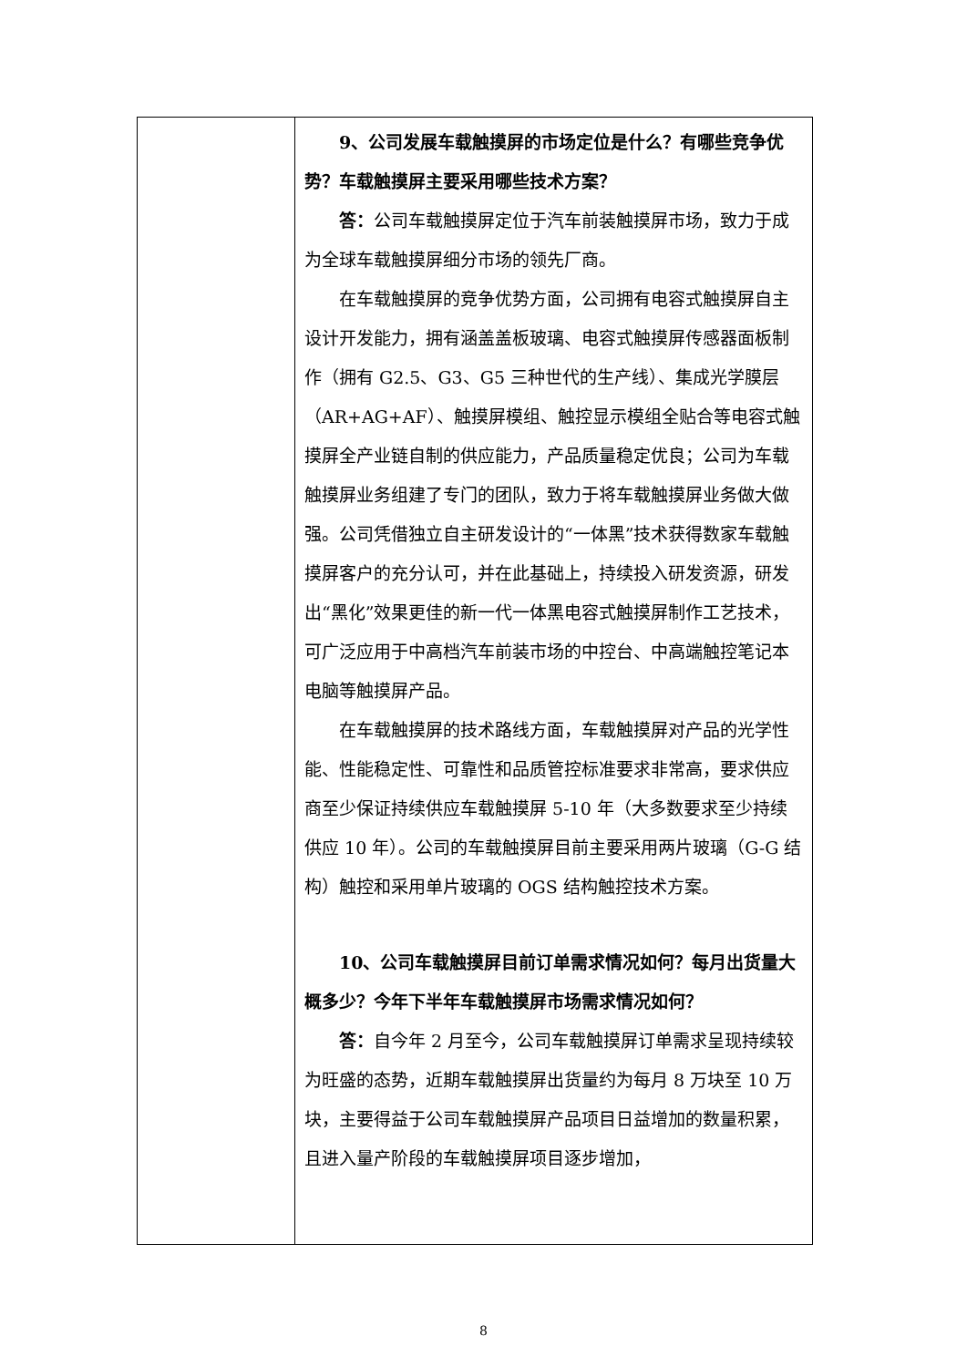| | 9、公司发展车载触摸屏的市场定位是什么？有哪些竞争优势？车载触摸屏主要采用哪些技术方案？ 答： 公司车载触摸屏定位于汽车前装触摸屏市场，致力于成为全球车载触摸屏细分市场的领先厂商。 在车载触摸屏的竞争优势方面，公司拥有电容式触摸屏自主设计开发能力，拥有涵盖盖板玻璃、电容式触摸屏传感器面板制作（拥有 G2.5、G3、G5 三种世代的生产线）、集成光学膜层（AR+AG+AF）、触摸屏模组、触控显示模组全贴合等电容式触摸屏全产业链自制的供应能力，产品质量稳定优良；公司为车载触摸屏业务组建了专门的团队，致力于将车载触摸屏业务做大做强。公司凭借独立自主研发设计的“一体黑”技术获得数家车载触摸屏客户的充分认可，并在此基础上，持续投入研发资源，研发出“黑化”效果更佳的新一代一体黑电容式触摸屏制作工艺技术，可广泛应用于中高档汽车前装市场的中控台、中高端触控笔记本电脑等触摸屏产品。 在车载触摸屏的技术路线方面，车载触摸屏对产品的光学性能、性能稳定性、可靠性和品质管控标准要求非常高，要求供应商至少保证持续供应车载触摸屏 5-10 年（大多数要求至少持续供应 10 年）。公司的车载触摸屏目前主要采用两片玻璃（G-G 结构）触控和采用单片玻璃的 OGS 结构触控技术方案。 10、公司车载触摸屏目前订单需求情况如何？每月出货量大概多少？今年下半年车载触摸屏市场需求情况如何？ 答： 自今年 2 月至今，公司车载触摸屏订单需求呈现持续较为旺盛的态势，近期车载触摸屏出货量约为每月 8 万块至 10 万块，主要得益于公司车载触摸屏产品项目日益增加的数量积累，且进入量产阶段的车载触摸屏项目逐步增加， |
8